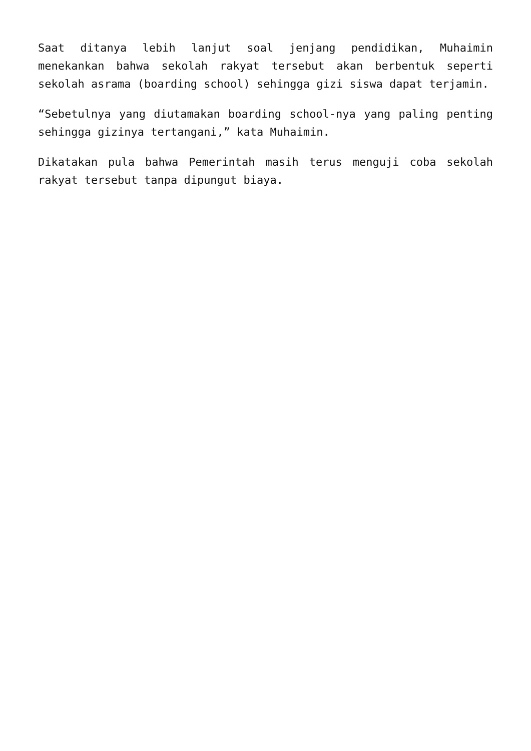Saat ditanya lebih lanjut soal jenjang pendidikan, Muhaimin menekankan bahwa sekolah rakyat tersebut akan berbentuk seperti sekolah asrama (boarding school) sehingga gizi siswa dapat terjamin.
“Sebetulnya yang diutamakan boarding school-nya yang paling penting sehingga gizinya tertangani,” kata Muhaimin.
Dikatakan pula bahwa Pemerintah masih terus menguji coba sekolah rakyat tersebut tanpa dipungut biaya.